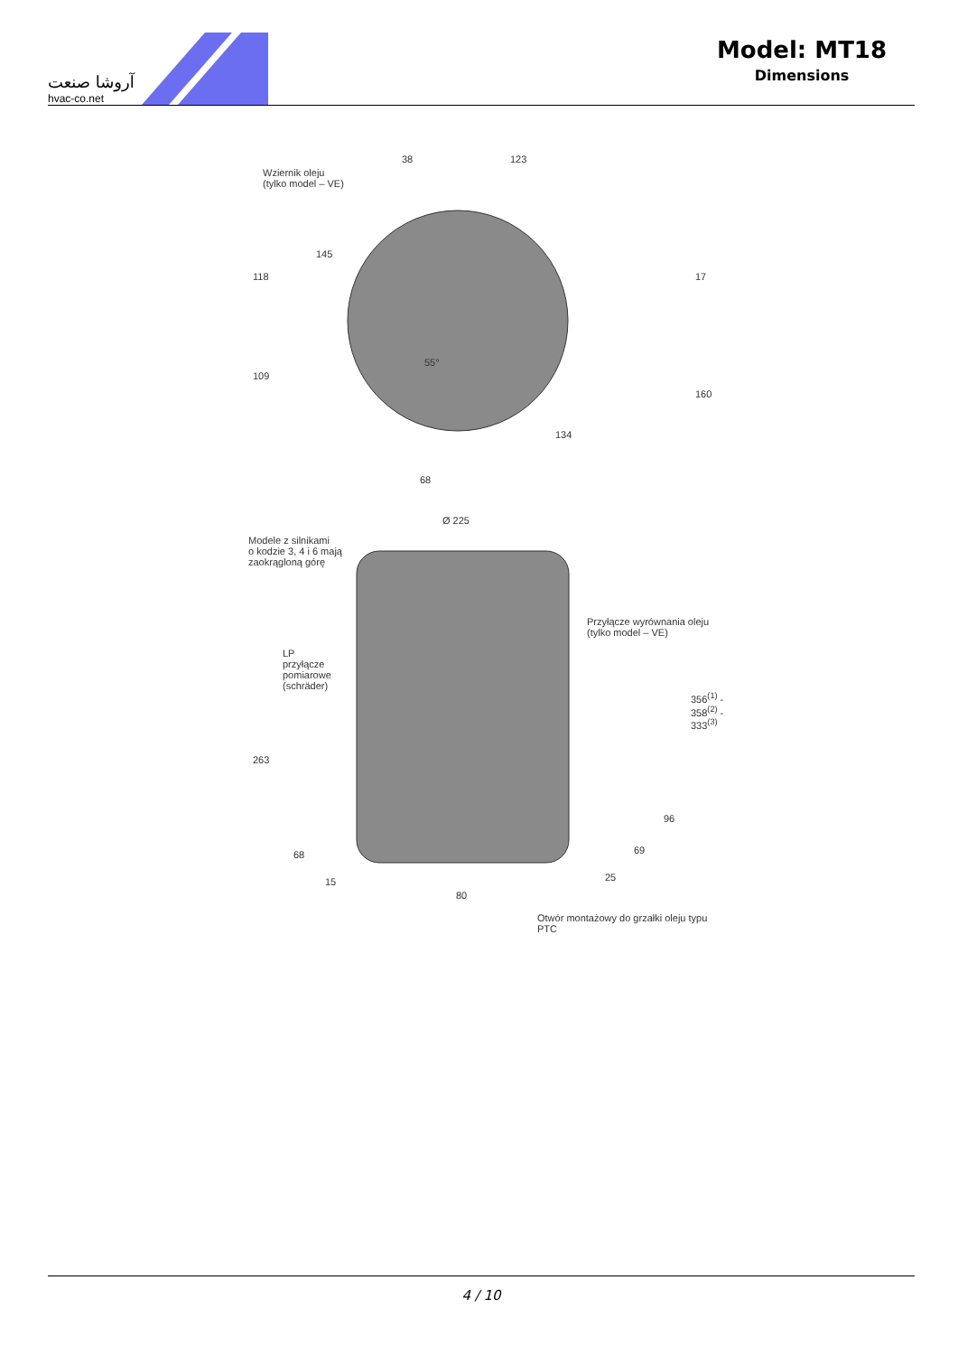آروشا صنعت
hvac-co.net
Model: MT18
Dimensions
Wziernik oleju
(tylko model – VE)
38 123
118
109
145
55°
17
160
134
68
Ø 225
Modele z silnikami
o kodzie 3, 4 i 6 mają
zaokrągloną górę
Przyłącze wyrównania oleju
(tylko model – VE)
LP
przyłącze
pomiarowe
(schräder)
356<sup>(1)</sup> - 358<sup>(2)</sup> - 333<sup>(3)</sup>
263
96
68 69
15 25
80
Otwór montażowy do grzałki oleju typu PTC
4 / 10